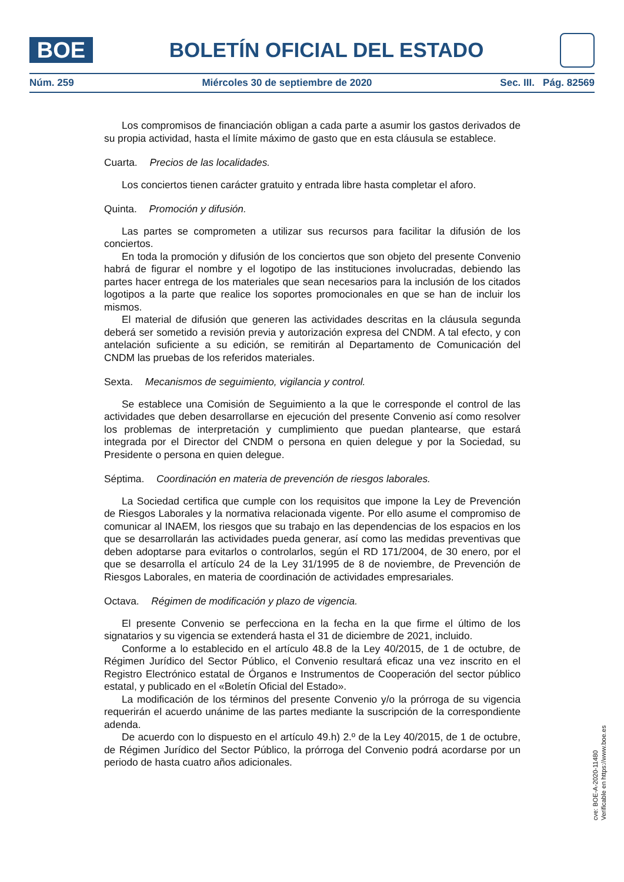BOE
BOLETÍN OFICIAL DEL ESTADO
Núm. 259 Miércoles 30 de septiembre de 2020 Sec. III. Pág. 82569
Los compromisos de financiación obligan a cada parte a asumir los gastos derivados de su propia actividad, hasta el límite máximo de gasto que en esta cláusula se establece.
Cuarta. Precios de las localidades.
Los conciertos tienen carácter gratuito y entrada libre hasta completar el aforo.
Quinta. Promoción y difusión.
Las partes se comprometen a utilizar sus recursos para facilitar la difusión de los conciertos.
En toda la promoción y difusión de los conciertos que son objeto del presente Convenio habrá de figurar el nombre y el logotipo de las instituciones involucradas, debiendo las partes hacer entrega de los materiales que sean necesarios para la inclusión de los citados logotipos a la parte que realice los soportes promocionales en que se han de incluir los mismos.
El material de difusión que generen las actividades descritas en la cláusula segunda deberá ser sometido a revisión previa y autorización expresa del CNDM. A tal efecto, y con antelación suficiente a su edición, se remitirán al Departamento de Comunicación del CNDM las pruebas de los referidos materiales.
Sexta. Mecanismos de seguimiento, vigilancia y control.
Se establece una Comisión de Seguimiento a la que le corresponde el control de las actividades que deben desarrollarse en ejecución del presente Convenio así como resolver los problemas de interpretación y cumplimiento que puedan plantearse, que estará integrada por el Director del CNDM o persona en quien delegue y por la Sociedad, su Presidente o persona en quien delegue.
Séptima. Coordinación en materia de prevención de riesgos laborales.
La Sociedad certifica que cumple con los requisitos que impone la Ley de Prevención de Riesgos Laborales y la normativa relacionada vigente. Por ello asume el compromiso de comunicar al INAEM, los riesgos que su trabajo en las dependencias de los espacios en los que se desarrollarán las actividades pueda generar, así como las medidas preventivas que deben adoptarse para evitarlos o controlarlos, según el RD 171/2004, de 30 enero, por el que se desarrolla el artículo 24 de la Ley 31/1995 de 8 de noviembre, de Prevención de Riesgos Laborales, en materia de coordinación de actividades empresariales.
Octava. Régimen de modificación y plazo de vigencia.
El presente Convenio se perfecciona en la fecha en la que firme el último de los signatarios y su vigencia se extenderá hasta el 31 de diciembre de 2021, incluido.
Conforme a lo establecido en el artículo 48.8 de la Ley 40/2015, de 1 de octubre, de Régimen Jurídico del Sector Público, el Convenio resultará eficaz una vez inscrito en el Registro Electrónico estatal de Órganos e Instrumentos de Cooperación del sector público estatal, y publicado en el «Boletín Oficial del Estado».
La modificación de los términos del presente Convenio y/o la prórroga de su vigencia requerirán el acuerdo unánime de las partes mediante la suscripción de la correspondiente adenda.
De acuerdo con lo dispuesto en el artículo 49.h) 2.º de la Ley 40/2015, de 1 de octubre, de Régimen Jurídico del Sector Público, la prórroga del Convenio podrá acordarse por un periodo de hasta cuatro años adicionales.
cve: BOE-A-2020-11480
Verificable en https://www.boe.es